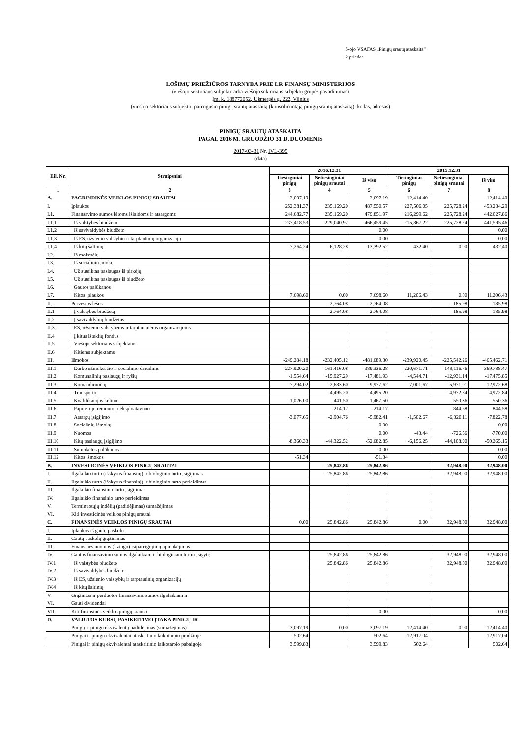5-ojo VSAFAS „Pinigų srautų ataskaita“
2 priedas
LOŠIMŲ PRIEŽIŪROS TARNYBA PRIE LR FINANSŲ MINISTERIJOS
(viešojo sektoriaus subjekto arba viešojo sektoriaus subjektų grupės pavadinimas)
Įm. k. 188772052, Ukmergės g. 222, Vilnius
(viešojo sektoriaus subjekto, parengusio pinigų srautų ataskaitą (konsoliduotąją pinigų srautų ataskaitą), kodas, adresas)
PINIGŲ SRAUTŲ ATASKAITA
PAGAL 2016 M. GRUODŽIO 31 D. DUOMENIS
2017-03-31 Nr. IVL-395
(data)
| Eil. Nr. | Straipsniai | 2016.12.31 | | | 2015.12.31 | | |
| --- | --- | --- | --- | --- | --- | --- | --- |
| | | Tiesioginiai pinigų | Netiesioginiai pinigų srautai | Iš viso | Tiesioginiai pinigų | Netiesioginiai pinigų srautai | Iš viso |
| 1 | 2 | 3 | 4 | 5 | 6 | 7 | 8 |
| A. | PAGRINDINĖS VEIKLOS PINIGŲ SRAUTAI | 3,097.19 | | 3,097.19 | -12,414.40 | | -12,414.40 |
| I. | Įplaukos | 252,381.37 | 235,169.20 | 487,550.57 | 227,506.05 | 225,728.24 | 453,234.29 |
| I.1. | Finansavimo sumos kitoms išlaidoms ir atsargoms: | 244,682.77 | 235,169.20 | 479,851.97 | 216,299.62 | 225,728.24 | 442,027.86 |
| I.1.1 | Iš valstybės biudžeto | 237,418.53 | 229,040.92 | 466,459.45 | 215,867.22 | 225,728.24 | 441,595.46 |
| I.1.2 | Iš savivaldybės biudžeto | | | 0.00 | | | 0.00 |
| I.1.3 | Iš ES, užsienio valstybių ir tarptautinių organizacijų | | | 0.00 | | | 0.00 |
| I.1.4 | Iš kitų šaltinių | 7,264.24 | 6,128.28 | 13,392.52 | 432.40 | 0.00 | 432.40 |
| I.2. | Iš mokesčių | | | | | | |
| I.3. | Iš socialinių įmokų | | | | | | |
| I.4. | Už suteiktas paslaugas iš pirkėjų | | | | | | |
| I.5. | Už suteiktas paslaugas iš biudžeto | | | | | | |
| I.6. | Gautos palūkanos | | | | | | |
| I.7. | Kitos įplaukos | 7,698.60 | 0.00 | 7,698.60 | 11,206.43 | 0.00 | 11,206.43 |
| II. | Pervestos lėšos | | -2,764.08 | -2,764.08 | | -185.98 | -185.98 |
| II.1 | Į valstybės biudžetą | | -2,764.08 | -2,764.08 | | -185.98 | -185.98 |
| II.2 | Į savivaldybių biudžetus | | | | | | |
| II.3. | ES, užsienio valstybėms ir tarptautinėms organizacijoms | | | | | | |
| II.4 | Į kitus išteklių fondus | | | | | | |
| II.5 | Viešojo sektoriaus subjektams | | | | | | |
| II.6 | Kitiems subjektams | | | | | | |
| III. | Išmokos | -249,284.18 | -232,405.12 | -481,689.30 | -239,920.45 | -225,542.26 | -465,462.71 |
| III.1 | Darbo užmokesčio ir socialinio draudimo | -227,920.20 | -161,416.08 | -389,336.28 | -220,671.71 | -149,116.76 | -369,788.47 |
| III.2 | Komunalinių paslaugų ir ryšių | -1,554.64 | -15,927.29 | -17,481.93 | -4,544.71 | -12,931.14 | -17,475.85 |
| III.3 | Komandiruočių | -7,294.02 | -2,683.60 | -9,977.62 | -7,001.67 | -5,971.01 | -12,972.68 |
| III.4 | Transporto | | -4,495.20 | -4,495.20 | | -4,972.84 | -4,972.84 |
| III.5 | Kvalifikacijos kėlimo | -1,026.00 | -441.50 | -1,467.50 | | -550.36 | -550.36 |
| III.6 | Paprastojo remonto ir eksploatavimo | | -214.17 | -214.17 | | -844.58 | -844.58 |
| III.7 | Atsargų įsigijimo | -3,077.65 | -2,904.76 | -5,982.41 | -1,502.67 | -6,320.11 | -7,822.78 |
| III.8 | Socialinių išmokų | | | 0.00 | | | 0.00 |
| III.9 | Nuomos | | | 0.00 | -43.44 | -726.56 | -770.00 |
| III.10 | Kitų paslaugų įsigijimo | -8,360.33 | -44,322.52 | -52,682.85 | -6,156.25 | -44,108.90 | -50,265.15 |
| III.11 | Sumokėtos palūkanos | | | 0.00 | | | 0.00 |
| III.12 | Kitos išmokos | -51.34 | | -51.34 | | | 0.00 |
| B. | INVESTICINĖS VEIKLOS PINIGŲ SRAUTAI | | -25,842.86 | -25,842.86 | | -32,948.00 | -32,948.00 |
| I. | Ilgalaikio turto (išskyrus finansinį) ir biologinio turto įsigijimas | | -25,842.86 | -25,842.86 | | -32,948.00 | -32,948.00 |
| II. | Ilgalaikio turto (išskyrus finansinį) ir biologinio turto perleidimas | | | | | | |
| III. | Ilgalaikio finansinio turto įsigijimas | | | | | | |
| IV. | Ilgalaikio finansinio turto perleidimas | | | | | | |
| V. | Terminuotųjų indėlių (padidėjimas) sumažėjimas | | | | | | |
| VI. | Kiti investicinės veiklos pinigų srautai | | | | | | |
| C. | FINANSINĖS VEIKLOS PINIGŲ SRAUTAI | 0.00 | 25,842.86 | 25,842.86 | 0.00 | 32,948.00 | 32,948.00 |
| I. | Įplaukos iš gautų paskolų | | | | | | |
| II. | Gautų paskolų grąžinimas | | | | | | |
| III. | Finansinės nuomos (lizingo) įsipareigojimų apmokėjimas | | | | | | |
| IV. | Gautos finansavimo sumos ilgalaikiam ir biologiniam turtui įsigyti: | | 25,842.86 | 25,842.86 | | 32,948.00 | 32,948.00 |
| IV.1 | Iš valstybės biudžeto | | 25,842.86 | 25,842.86 | | 32,948.00 | 32,948.00 |
| IV.2 | Iš savivaldybės biudžeto | | | | | | |
| IV.3 | Iš ES, užsienio valstybių ir tarptautinių organizacijų | | | | | | |
| IV.4 | Iš kitų šaltinių | | | | | | |
| V. | Grąžintos ir perduotos finansavimo sumos ilgalaikiam ir | | | | | | |
| VI. | Gauti dividendai | | | | | | |
| VII. | Kiti finansinės veiklos pinigų srautai | | | 0.00 | | | 0.00 |
| D. | VALIUTOS KURSŲ PASIKEITIMO ĮTAKA PINIGŲ IR | | | | | | |
| | Pinigų ir pinigų ekvivalentų padidėjimas (sumažėjimas) | 3,097.19 | 0.00 | 3,097.19 | -12,414.40 | 0.00 | -12,414.40 |
| | Pinigai ir pinigų ekvivalentai ataskaitinio laikotarpio pradžioje | 502.64 | | 502.64 | 12,917.04 | | 12,917.04 |
| | Pinigai ir pinigų ekvivalentai ataskaitinio laikotarpio pabaigoje | 3,599.83 | | 3,599.83 | 502.64 | | 502.64 |